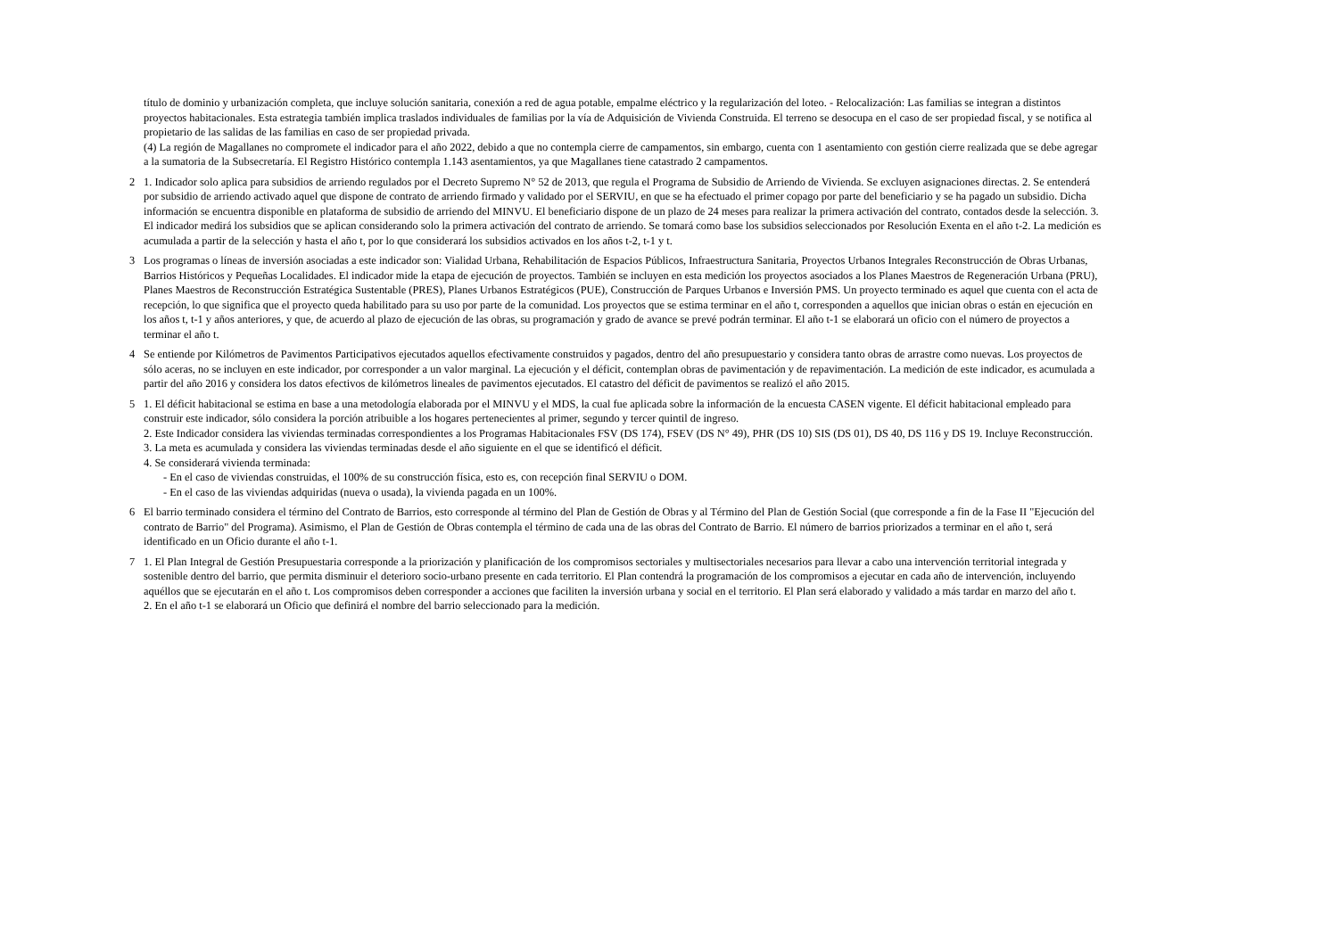título de dominio y urbanización completa, que incluye solución sanitaria, conexión a red de agua potable, empalme eléctrico y la regularización del loteo. - Relocalización: Las familias se integran a distintos proyectos habitacionales. Esta estrategia también implica traslados individuales de familias por la vía de Adquisición de Vivienda Construida. El terreno se desocupa en el caso de ser propiedad fiscal, y se notifica al propietario de las salidas de las familias en caso de ser propiedad privada.
(4) La región de Magallanes no compromete el indicador para el año 2022, debido a que no contempla cierre de campamentos, sin embargo, cuenta con 1 asentamiento con gestión cierre realizada que se debe agregar a la sumatoria de la Subsecretaría. El Registro Histórico contempla 1.143 asentamientos, ya que Magallanes tiene catastrado 2 campamentos.
2 1. Indicador solo aplica para subsidios de arriendo regulados por el Decreto Supremo N° 52 de 2013, que regula el Programa de Subsidio de Arriendo de Vivienda. Se excluyen asignaciones directas. 2. Se entenderá por subsidio de arriendo activado aquel que dispone de contrato de arriendo firmado y validado por el SERVIU, en que se ha efectuado el primer copago por parte del beneficiario y se ha pagado un subsidio. Dicha información se encuentra disponible en plataforma de subsidio de arriendo del MINVU. El beneficiario dispone de un plazo de 24 meses para realizar la primera activación del contrato, contados desde la selección. 3. El indicador medirá los subsidios que se aplican considerando solo la primera activación del contrato de arriendo. Se tomará como base los subsidios seleccionados por Resolución Exenta en el año t-2. La medición es acumulada a partir de la selección y hasta el año t, por lo que considerará los subsidios activados en los años t-2, t-1 y t.
3 Los programas o líneas de inversión asociadas a este indicador son: Vialidad Urbana, Rehabilitación de Espacios Públicos, Infraestructura Sanitaria, Proyectos Urbanos Integrales Reconstrucción de Obras Urbanas, Barrios Históricos y Pequeñas Localidades. El indicador mide la etapa de ejecución de proyectos. También se incluyen en esta medición los proyectos asociados a los Planes Maestros de Regeneración Urbana (PRU), Planes Maestros de Reconstrucción Estratégica Sustentable (PRES), Planes Urbanos Estratégicos (PUE), Construcción de Parques Urbanos e Inversión PMS. Un proyecto terminado es aquel que cuenta con el acta de recepción, lo que significa que el proyecto queda habilitado para su uso por parte de la comunidad. Los proyectos que se estima terminar en el año t, corresponden a aquellos que inician obras o están en ejecución en los años t, t-1 y años anteriores, y que, de acuerdo al plazo de ejecución de las obras, su programación y grado de avance se prevé podrán terminar. El año t-1 se elaborará un oficio con el número de proyectos a terminar el año t.
4 Se entiende por Kilómetros de Pavimentos Participativos ejecutados aquellos efectivamente construidos y pagados, dentro del año presupuestario y considera tanto obras de arrastre como nuevas. Los proyectos de sólo aceras, no se incluyen en este indicador, por corresponder a un valor marginal. La ejecución y el déficit, contemplan obras de pavimentación y de repavimentación. La medición de este indicador, es acumulada a partir del año 2016 y considera los datos efectivos de kilómetros lineales de pavimentos ejecutados. El catastro del déficit de pavimentos se realizó el año 2015.
5 1. El déficit habitacional se estima en base a una metodología elaborada por el MINVU y el MDS, la cual fue aplicada sobre la información de la encuesta CASEN vigente. El déficit habitacional empleado para construir este indicador, sólo considera la porción atribuible a los hogares pertenecientes al primer, segundo y tercer quintil de ingreso.
2. Este Indicador considera las viviendas terminadas correspondientes a los Programas Habitacionales FSV (DS 174), FSEV (DS N° 49), PHR (DS 10) SIS (DS 01), DS 40, DS 116 y DS 19. Incluye Reconstrucción.
3. La meta es acumulada y considera las viviendas terminadas desde el año siguiente en el que se identificó el déficit.
4. Se considerará vivienda terminada:
- En el caso de viviendas construidas, el 100% de su construcción física, esto es, con recepción final SERVIU o DOM.
- En el caso de las viviendas adquiridas (nueva o usada), la vivienda pagada en un 100%.
6 El barrio terminado considera el término del Contrato de Barrios, esto corresponde al término del Plan de Gestión de Obras y al Término del Plan de Gestión Social (que corresponde a fin de la Fase II "Ejecución del contrato de Barrio" del Programa). Asimismo, el Plan de Gestión de Obras contempla el término de cada una de las obras del Contrato de Barrio. El número de barrios priorizados a terminar en el año t, será identificado en un Oficio durante el año t-1.
7 1. El Plan Integral de Gestión Presupuestaria corresponde a la priorización y planificación de los compromisos sectoriales y multisectoriales necesarios para llevar a cabo una intervención territorial integrada y sostenible dentro del barrio, que permita disminuir el deterioro socio-urbano presente en cada territorio. El Plan contendrá la programación de los compromisos a ejecutar en cada año de intervención, incluyendo aquéllos que se ejecutarán en el año t. Los compromisos deben corresponder a acciones que faciliten la inversión urbana y social en el territorio. El Plan será elaborado y validado a más tardar en marzo del año t.
2. En el año t-1 se elaborará un Oficio que definirá el nombre del barrio seleccionado para la medición.